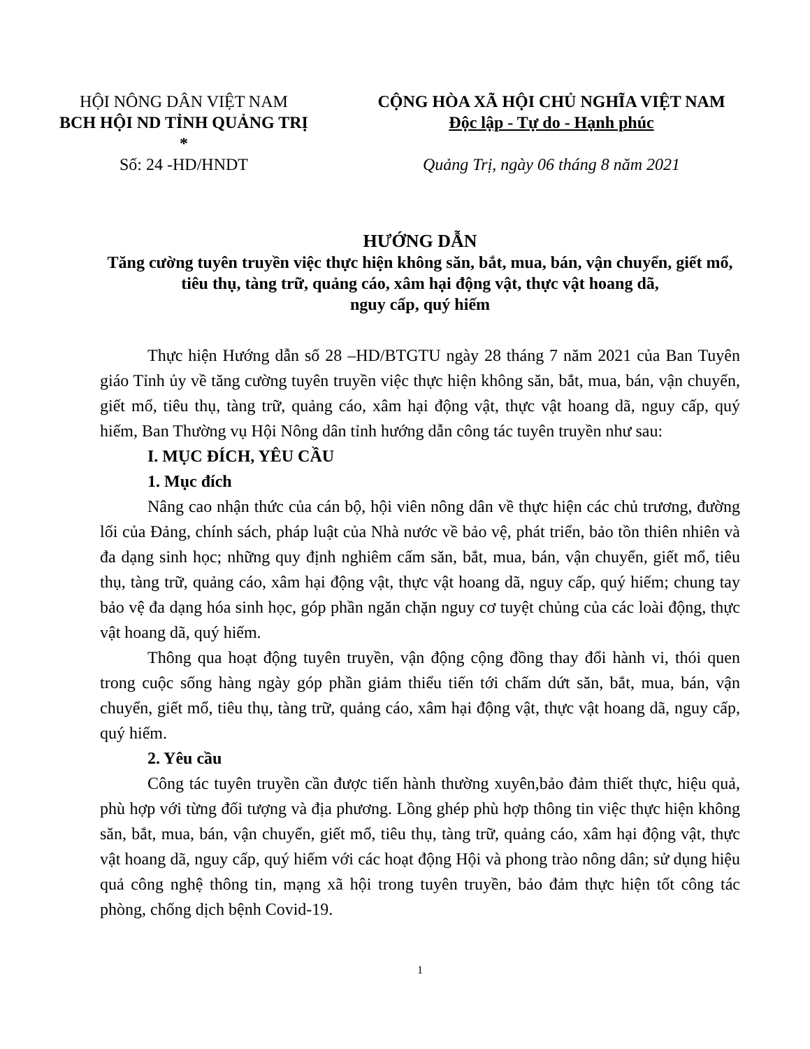HỘI NÔNG DÂN VIỆT NAM
BCH HỘI ND TỈNH QUẢNG TRỊ
*
Số: 24 -HD/HNDT
CỘNG HÒA XÃ HỘI CHỦ NGHĨA VIỆT NAM
Độc lập - Tự do - Hạnh phúc
Quảng Trị, ngày 06 tháng 8 năm 2021
HƯỚNG DẪN
Tăng cường tuyên truyền việc thực hiện không săn, bắt, mua, bán, vận chuyển, giết mổ, tiêu thụ, tàng trữ, quảng cáo, xâm hại động vật, thực vật hoang dã,
nguy cấp, quý hiếm
Thực hiện Hướng dẫn số 28 –HD/BTGTU ngày 28 tháng 7 năm 2021 của Ban Tuyên giáo Tỉnh ủy về tăng cường tuyên truyền việc thực hiện không săn, bắt, mua, bán, vận chuyển, giết mổ, tiêu thụ, tàng trữ, quảng cáo, xâm hại động vật, thực vật hoang dã, nguy cấp, quý hiếm, Ban Thường vụ Hội Nông dân tỉnh hướng dẫn công tác tuyên truyền như sau:
I. MỤC ĐÍCH, YÊU CẦU
1. Mục đích
Nâng cao nhận thức của cán bộ, hội viên nông dân về thực hiện các chủ trương, đường lối của Đảng, chính sách, pháp luật của Nhà nước về bảo vệ, phát triển, bảo tồn thiên nhiên và đa dạng sinh học; những quy định nghiêm cấm săn, bắt, mua, bán, vận chuyển, giết mổ, tiêu thụ, tàng trữ, quảng cáo, xâm hại động vật, thực vật hoang dã, nguy cấp, quý hiếm; chung tay bảo vệ đa dạng hóa sinh học, góp phần ngăn chặn nguy cơ tuyệt chủng của các loài động, thực vật hoang dã, quý hiếm.
Thông qua hoạt động tuyên truyền, vận động cộng đồng thay đổi hành vi, thói quen trong cuộc sống hàng ngày góp phần giảm thiểu tiến tới chấm dứt săn, bắt, mua, bán, vận chuyển, giết mổ, tiêu thụ, tàng trữ, quảng cáo, xâm hại động vật, thực vật hoang dã, nguy cấp, quý hiếm.
2. Yêu cầu
Công tác tuyên truyền cần được tiến hành thường xuyên,bảo đảm thiết thực, hiệu quả, phù hợp với từng đối tượng và địa phương. Lồng ghép phù hợp thông tin việc thực hiện không săn, bắt, mua, bán, vận chuyển, giết mổ, tiêu thụ, tàng trữ, quảng cáo, xâm hại động vật, thực vật hoang dã, nguy cấp, quý hiếm với các hoạt động Hội và phong trào nông dân; sử dụng hiệu quả công nghệ thông tin, mạng xã hội trong tuyên truyền, bảo đảm thực hiện tốt công tác phòng, chống dịch bệnh Covid-19.
1